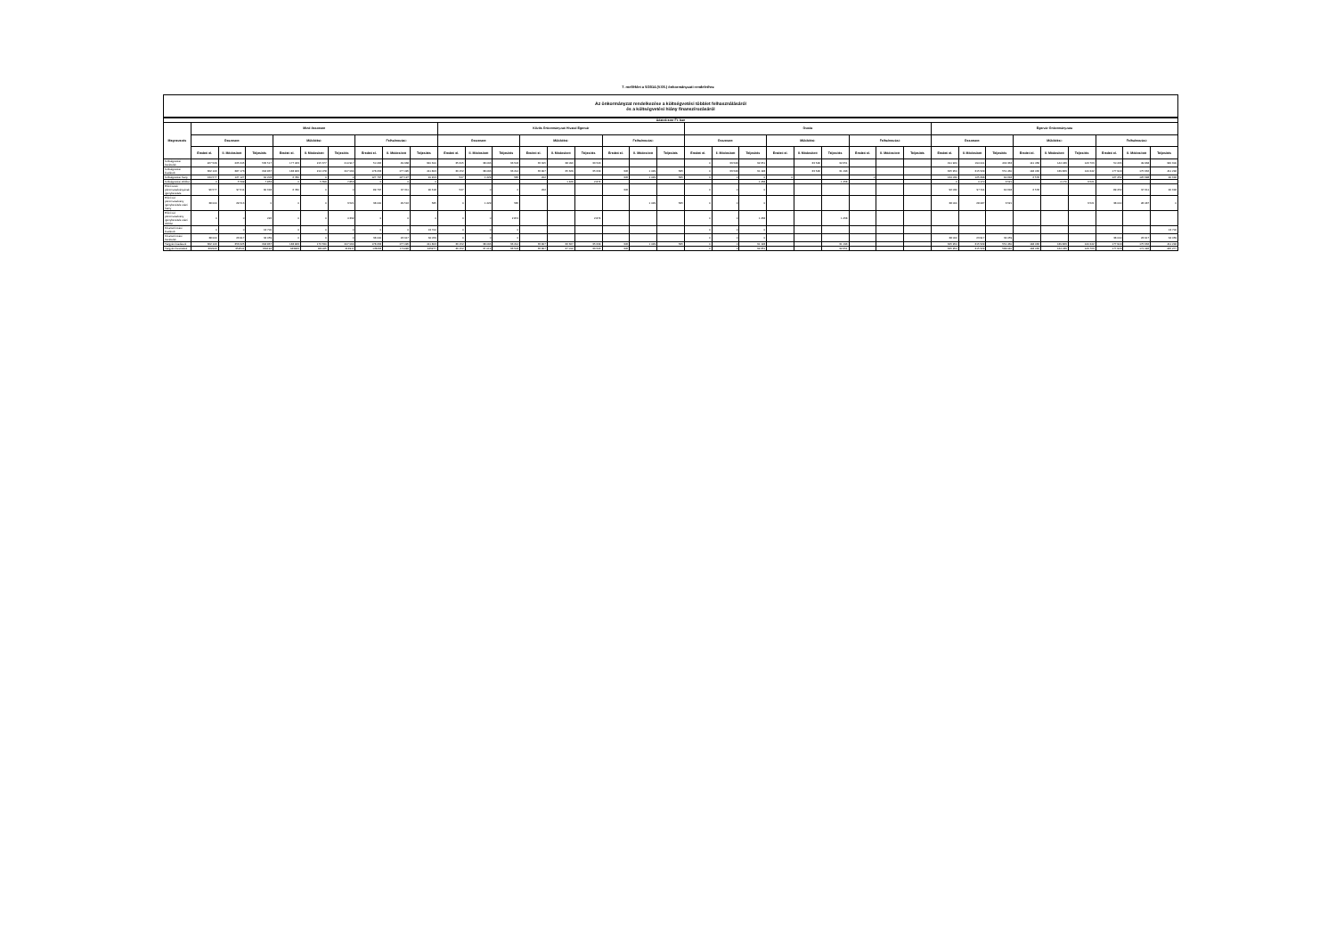7. melléklet a 5/2014.(V.05.) önkormányzati rendelethez
Az önkormányzat rendelkezése a költségvetési többlet felhasználásáról
és a költségvetési hiány finanszírozásáról
| Adatok ezer Ft- ban | | | | | | | | | | | | | | | | | | | | | | | | | | | | | | | | | | | | |
| --- | --- | --- | --- | --- | --- | --- | --- | --- | --- | --- | --- | --- | --- | --- | --- | --- | --- | --- | --- | --- | --- | --- | --- | --- | --- | --- | --- | --- | --- | --- | --- | --- | --- | --- | --- | --- |
| Megnevezés | Mind összesen | | | | | | | | | Közös Önkormányzati Hivatal Egervár | | | | | | | | | Óvoda | | | | | | | | | Egervár Önkormányzata | | | | | | | | |
| | Összesen: | | | Működési: | | | Felhalmozási: | | | Összesen: | | | Működési: | | | Felhalmozási: | | | Összesen: | | | Működési: | | | Felhalmozási: | | | Összesen: | | | Működési: | | | Felhalmozási: | | |
| | Eredeti el. | II. Módosított | Teljesítés | Eredeti el. | II. Módosított | Teljesítés | Eredeti el. | II. Módosított | Teljesítés | Eredeti el. | II. Módosított | Teljesítés | Eredeti el. | II. Módosított | Teljesítés | Eredeti el. | II. Módosított | Teljesítés | Eredeti el. | II. Módosított | Teljesítés | Eredeti el. | II. Módosított | Teljesítés | Eredeti el. | II. Módosított | Teljesítés | Eredeti el. | II. Módosított | Teljesítés | Eredeti el. | II. Módosított | Teljesítés | Eredeti el. | II. Módosított | Teljesítés |
| Költségvetési bevételek | 227 529 | 265 645 | 535 517 | 177 063 | 215 677 | 214 917 | 50 466 | 49 968 | 320 600 | 35 605 | 38 096 | 36 503 | 35 605 | 38 096 | 36 503 | | | | 0 | 33 548 | 32 651 | | 33 548 | 32 651 | | | | 191 924 | 194 001 | 464 363 | 141 458 | 144 033 | 143 763 | 50 466 | 49 968 | 320 600 |
| Költségvetési kiadások | 362 106 | 387 173 | 618 867 | 183 843 | 210 078 | 207 064 | 178 263 | 177 095 | 411 803 | 36 152 | 38 096 | 36 214 | 35 807 | 35 629 | 35 629 | 345 | 1 429 | 585 | 0 | 33 548 | 31 193 | | 33 548 | 31 193 | | | | 325 954 | 315 529 | 551 460 | 148 036 | 139 863 | 140 242 | 177 918 | 175 666 | 411 218 |
| Költségvetési hiány | 134 577 | 127 127 | 91 203 | 6 780 | 0 | 0 | 127 797 | 127 127 | 91 203 | 547 | 1 429 | 585 | 202 | | | 345 | 1 429 | 585 | 0 | 0 | 0 | 0 | | | 0 | | | 134 030 | 125 698 | 90 618 | 6 578 | | | 127 452 | 125 698 | 90 618 |
| Költségvetési többlet | 0 | 5 599 | 7 853 | 0 | 5 599 | 7 853 | 0 | 0 | 0 | | | | | 1 429 | 2 874 | | | | | | 1 458 | | | 1 458 | | | | 0 | 4 170 | 3 521 | | 4 170 | 3 521 | | | |
| Előző évek pénzmaradványának igénybevétele | 96 577 | 97 611 | 90 618 | 6 780 | 0 | 0 | 89 797 | 97 611 | 90 618 | 547 | 0 | 0 | 202 | | | 345 | | | 0 | 0 | 0 | | | | | | | 96 030 | 97 611 | 90 618 | 6 578 | | | 89 452 | 97 611 | 90 618 |
| Előző évi pénzmaradvány igénybevétele utáni hiány | 38 000 | 29 516 | 0 | 0 | 0 | 3 521 | 38 000 | 29 516 | 585 | 0 | 1 429 | 585 | | | | | 1 429 | 585 | 0 | 0 | 0 | | | | | | | 38 000 | 28 087 | 3 521 | | | 3 521 | 38 000 | 28 087 | 0 |
| Előző évi pénzmaradvány igénybevétele utáni többlet | 0 | 0 | 226 | 0 | 0 | 4 332 | 0 | 0 | 0 | 0 | 0 | 2 874 | | | 2 874 | | | | 0 | 0 | 1 458 | | | 1 458 | | | | | | | | | | | | |
| Finanszírozási kiadások | 0 | 0 | 13 700 | 0 | 0 | 0 | 0 | 0 | 13 700 | 0 | 0 | 0 | | | | | | | 0 | 0 | 0 | | | | | | | | | | | | | | | 13 700 |
| Finanszírozási bevételek | 38 000 | 23 917 | 34 059 | 0 | 0 | 0 | 38 000 | 23 917 | 34 059 | 0 | 0 | 0 | | | | | | | 0 | 0 | 0 | | | | | | | 38 000 | 23 917 | 34 059 | | | | 38 000 | 23 917 | 34 059 |
| Tárgyévi kiadások | 362 106 | 353 625 | 618 867 | 183 843 | 176 530 | 207 064 | 178 263 | 177 095 | 411 803 | 36 152 | 38 096 | 36 214 | 35 807 | 36 667 | 35 629 | 345 | 1 429 | 585 | 0 | 0 | 31 193 | | | 31 193 | | | | 325 954 | 315 529 | 551 460 | 148 036 | 139 863 | 140 242 | 177 918 | 175 666 | 411 218 |
| Tárgyévi bevételek | 362106 | 352541 | 660194 | 183843 | 181045 | 214917 | 178263 | 171496 | 445277 | 36 152 | 37 012 | 36 503 | 35 807 | 37 012 | 36 503 | 345 | | | 0 | 0 | 32 651 | | | 32 651 | | | | 325 954 | 315 529 | 589 040 | 148 036 | 144 033 | 143 763 | 177 918 | 171 496 | 445 277 |